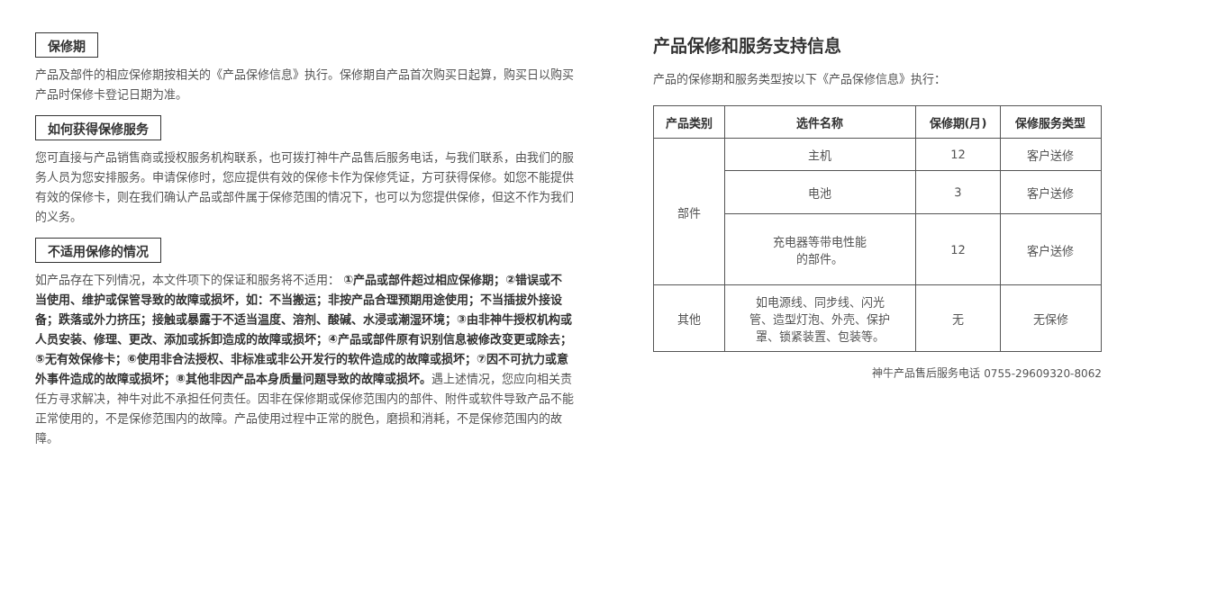保修期
产品及部件的相应保修期按相关的《产品保修信息》执行。保修期自产品首次购买日起算，购买日以购买产品时保修卡登记日期为准。
如何获得保修服务
您可直接与产品销售商或授权服务机构联系，也可拨打神牛产品售后服务电话，与我们联系，由我们的服务人员为您安排服务。申请保修时，您应提供有效的保修卡作为保修凭证，方可获得保修。如您不能提供有效的保修卡，则在我们确认产品或部件属于保修范围的情况下，也可以为您提供保修，但这不作为我们的义务。
不适用保修的情况
如产品存在下列情况，本文件项下的保证和服务将不适用： ①产品或部件超过相应保修期；②错误或不当使用、维护或保管导致的故障或损坏，如：不当搬运；非按产品合理预期用途使用；不当插拔外接设备；跌落或外力挤压；接触或暴露于不适当温度、溶剂、酸碱、水浸或潮湿环境；③由非神牛授权机构或人员安装、修理、更改、添加或拆卸造成的故障或损坏；④产品或部件原有识别信息被修改变更或除去；⑤无有效保修卡；⑥使用非合法授权、非标准或非公开发行的软件造成的故障或损坏；⑦因不可抗力或意外事件造成的故障或损坏；⑧其他非因产品本身质量问题导致的故障或损坏。遇上述情况，您应向相关责任方寻求解决，神牛对此不承担任何责任。因非在保修期或保修范围内的部件、附件或软件导致产品不能正常使用的，不是保修范围内的故障。产品使用过程中正常的脱色，磨损和消耗，不是保修范围内的故障。
产品保修和服务支持信息
产品的保修期和服务类型按以下《产品保修信息》执行：
| 产品类别 | 选件名称 | 保修期(月) | 保修服务类型 |
| --- | --- | --- | --- |
| 部件 | 主机 | 12 | 客户送修 |
| | 电池 | 3 | 客户送修 |
| | 充电器等带电性能 的部件。 | 12 | 客户送修 |
| 其他 | 如电源线、同步线、闪光 管、造型灯泡、外壳、保护 罩、锁紧装置、包装等。 | 无 | 无保修 |
神牛产品售后服务电话 0755-29609320-8062